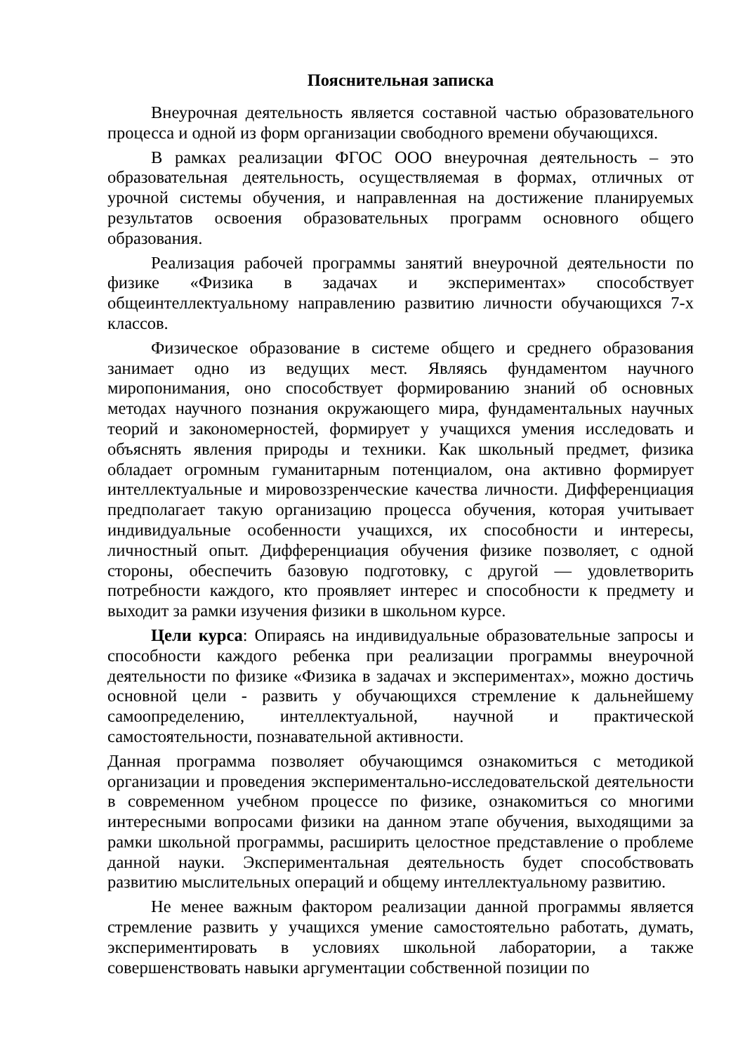Пояснительная записка
Внеурочная деятельность является составной частью образовательного процесса и одной из форм организации свободного времени обучающихся.
В рамках реализации ФГОС ООО внеурочная деятельность – это образовательная деятельность, осуществляемая в формах, отличных от урочной системы обучения, и направленная на достижение планируемых результатов освоения образовательных программ основного общего образования.
Реализация рабочей программы занятий внеурочной деятельности по физике «Физика в задачах и экспериментах» способствует общеинтеллектуальному направлению развитию личности обучающихся 7-х классов.
Физическое образование в системе общего и среднего образования занимает одно из ведущих мест. Являясь фундаментом научного миропонимания, оно способствует формированию знаний об основных методах научного познания окружающего мира, фундаментальных научных теорий и закономерностей, формирует у учащихся умения исследовать и объяснять явления природы и техники. Как школьный предмет, физика обладает огромным гуманитарным потенциалом, она активно формирует интеллектуальные и мировоззренческие качества личности. Дифференциация предполагает такую организацию процесса обучения, которая учитывает индивидуальные особенности учащихся, их способности и интересы, личностный опыт. Дифференциация обучения физике позволяет, с одной стороны, обеспечить базовую подготовку, с другой — удовлетворить потребности каждого, кто проявляет интерес и способности к предмету и выходит за рамки изучения физики в школьном курсе.
Цели курса: Опираясь на индивидуальные образовательные запросы и способности каждого ребенка при реализации программы внеурочной деятельности по физике «Физика в задачах и экспериментах», можно достичь основной цели - развить у обучающихся стремление к дальнейшему самоопределению, интеллектуальной, научной и практической самостоятельности, познавательной активности.
Данная программа позволяет обучающимся ознакомиться с методикой организации и проведения экспериментально-исследовательской деятельности в современном учебном процессе по физике, ознакомиться со многими интересными вопросами физики на данном этапе обучения, выходящими за рамки школьной программы, расширить целостное представление о проблеме данной науки. Экспериментальная деятельность будет способствовать развитию мыслительных операций и общему интеллектуальному развитию.
Не менее важным фактором реализации данной программы является стремление развить у учащихся умение самостоятельно работать, думать, экспериментировать в условиях школьной лаборатории, а также совершенствовать навыки аргументации собственной позиции по